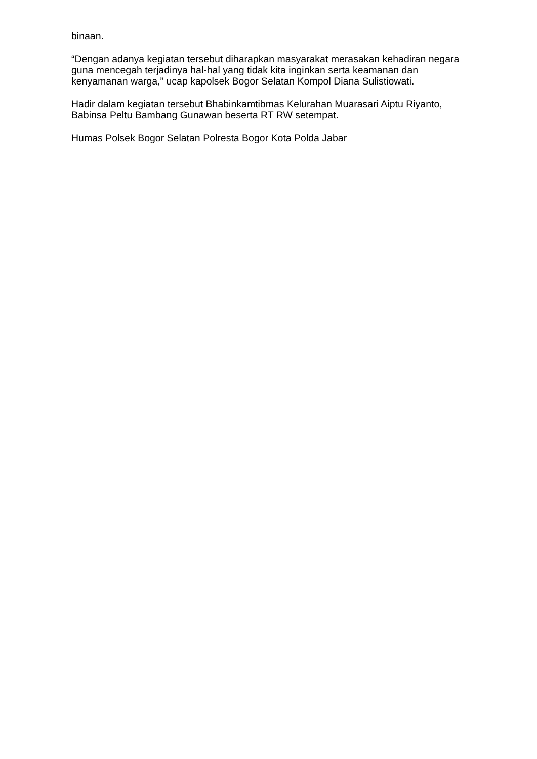binaan.
“Dengan adanya kegiatan tersebut diharapkan masyarakat merasakan kehadiran negara guna mencegah terjadinya hal-hal yang tidak kita inginkan serta keamanan dan kenyamanan warga,” ucap kapolsek Bogor Selatan Kompol Diana Sulistiowati.
Hadir dalam kegiatan tersebut Bhabinkamtibmas Kelurahan Muarasari Aiptu Riyanto, Babinsa Peltu Bambang Gunawan beserta RT RW setempat.
Humas Polsek Bogor Selatan Polresta Bogor Kota Polda Jabar